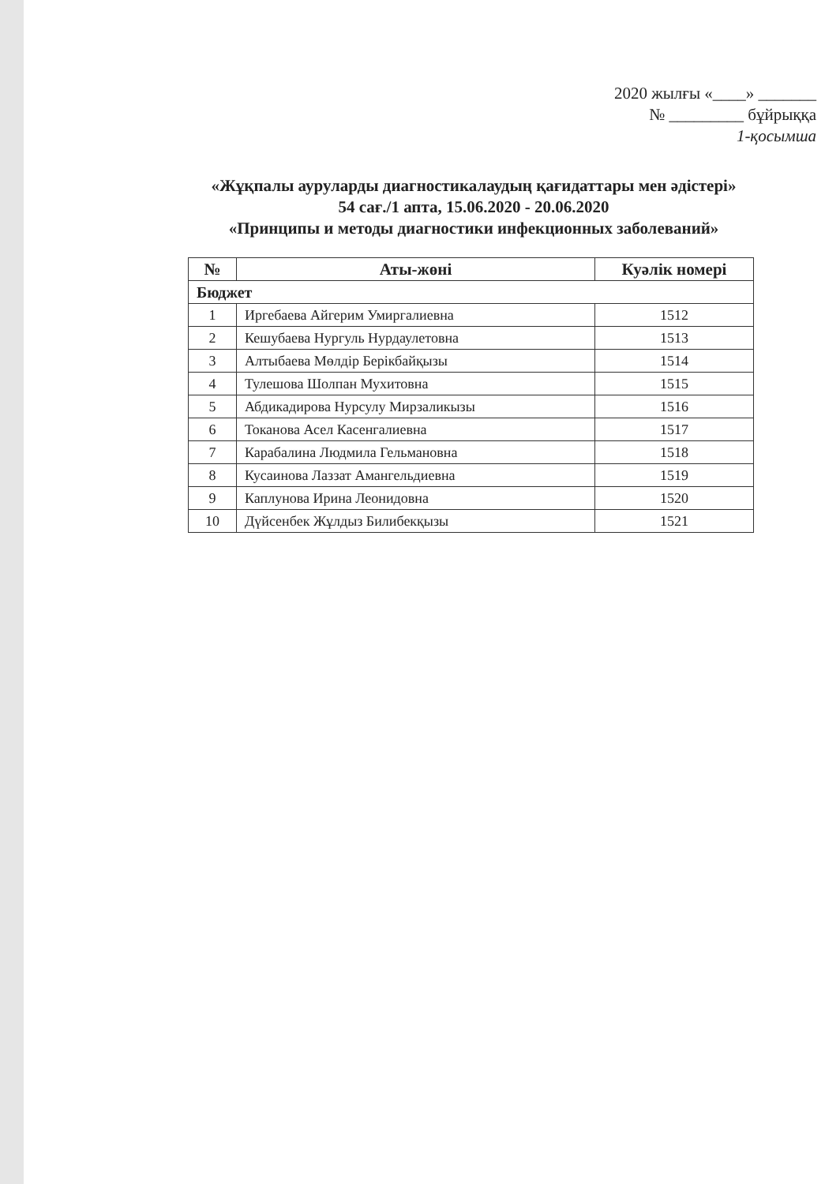2020 жылғы «____» _______
№ _________ бұйрыққа
1-қосымша
«Жұқпалы ауруларды диагностикалаудың қағидаттары мен әдістері»
54 сағ./1 апта, 15.06.2020 - 20.06.2020
«Принципы и методы диагностики инфекционных заболеваний»
| № | Аты-жөні | Куәлік номері |
| --- | --- | --- |
| Бюджет | | |
| 1 | Иргебаева Айгерим Умиргалиевна | 1512 |
| 2 | Кешубаева Нургуль Нурдаулетовна | 1513 |
| 3 | Алтыбаева Мөлдір Берікбайқызы | 1514 |
| 4 | Тулешова Шолпан Мухитовна | 1515 |
| 5 | Абдикадирова Нурсулу Мирзаликызы | 1516 |
| 6 | Токанова Асел Касенгалиевна | 1517 |
| 7 | Карабалина Людмила Гельмановна | 1518 |
| 8 | Кусаинова Лаззат Амангельдиевна | 1519 |
| 9 | Каплунова Ирина Леонидовна | 1520 |
| 10 | Дүйсенбек Жұлдыз Билибекқызы | 1521 |